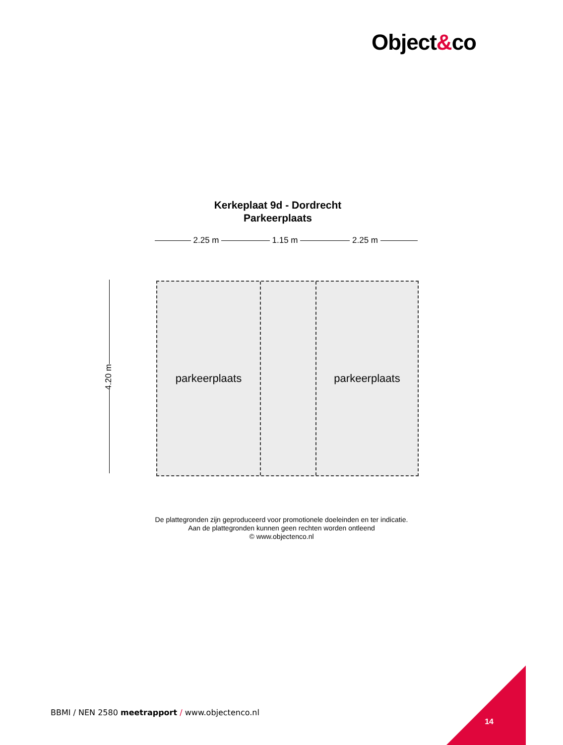Object&co
Kerkeplaat 9d - Dordrecht
Parkeerplaats
2.25 m 1.15 m 2.25 m
4.20 m
parkeerplaats parkeerplaats
De plattegronden zijn geproduceerd voor promotionele doeleinden en ter indicatie.
Aan de plattegronden kunnen geen rechten worden ontleend
© www.objectenco.nl
BBMI / NEN 2580 meetrapport / www.objectenco.nl
14